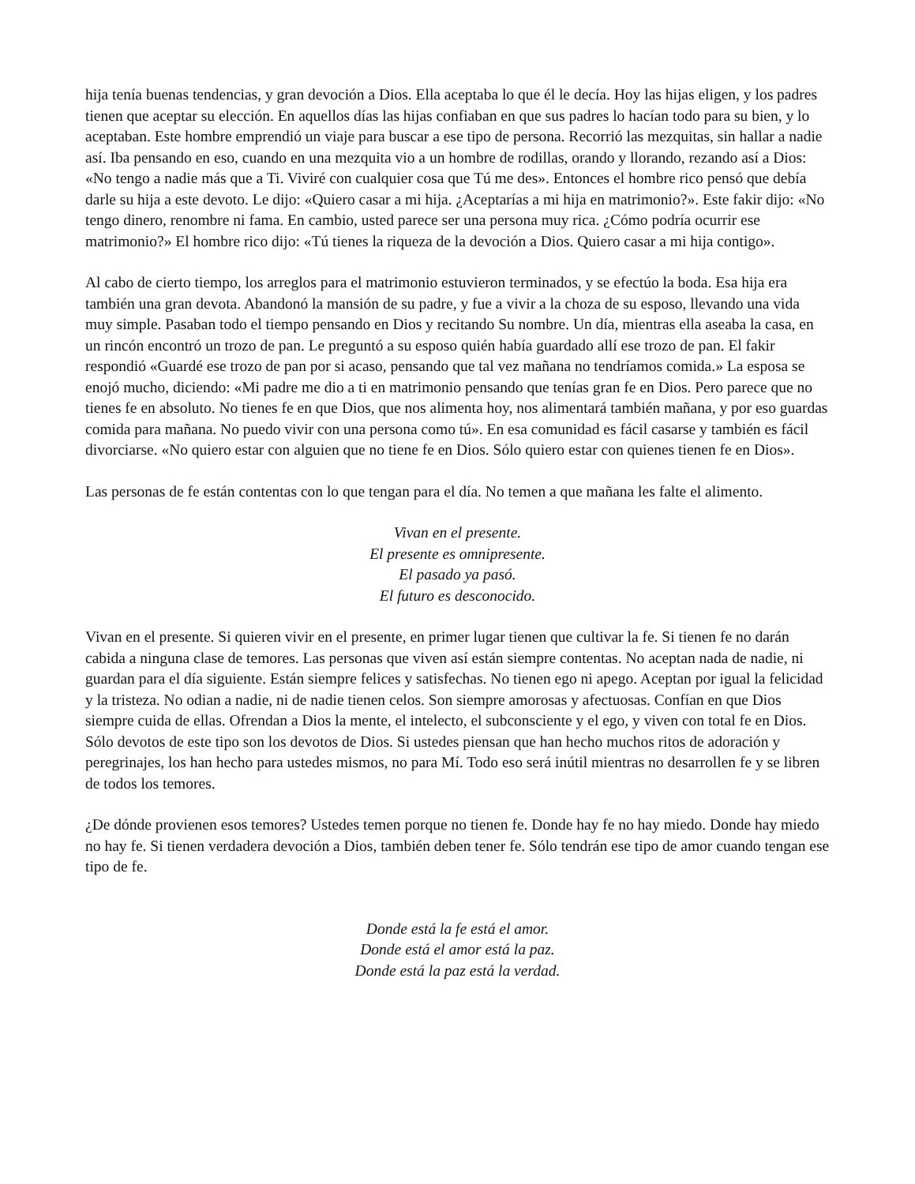hija tenía buenas tendencias, y gran devoción a Dios. Ella aceptaba lo que él le decía. Hoy las hijas eligen, y los padres tienen que aceptar su elección. En aquellos días las hijas confiaban en que sus padres lo hacían todo para su bien, y lo aceptaban. Este hombre emprendió un viaje para buscar a ese tipo de persona. Recorrió las mezquitas, sin hallar a nadie así. Iba pensando en eso, cuando en una mezquita vio a un hombre de rodillas, orando y llorando, rezando así a Dios: «No tengo a nadie más que a Ti. Viviré con cualquier cosa que Tú me des». Entonces el hombre rico pensó que debía darle su hija a este devoto. Le dijo: «Quiero casar a mi hija. ¿Aceptarías a mi hija en matrimonio?». Este fakir dijo: «No tengo dinero, renombre ni fama. En cambio, usted parece ser una persona muy rica. ¿Cómo podría ocurrir ese matrimonio?» El hombre rico dijo: «Tú tienes la riqueza de la devoción a Dios. Quiero casar a mi hija contigo».
Al cabo de cierto tiempo, los arreglos para el matrimonio estuvieron terminados, y se efectúo la boda. Esa hija era también una gran devota. Abandonó la mansión de su padre, y fue a vivir a la choza de su esposo, llevando una vida muy simple. Pasaban todo el tiempo pensando en Dios y recitando Su nombre. Un día, mientras ella aseaba la casa, en un rincón encontró un trozo de pan. Le preguntó a su esposo quién había guardado allí ese trozo de pan. El fakir respondió «Guardé ese trozo de pan por si acaso, pensando que tal vez mañana no tendríamos comida.» La esposa se enojó mucho, diciendo: «Mi padre me dio a ti en matrimonio pensando que tenías gran fe en Dios. Pero parece que no tienes fe en absoluto. No tienes fe en que Dios, que nos alimenta hoy, nos alimentará también mañana, y por eso guardas comida para mañana. No puedo vivir con una persona como tú». En esa comunidad es fácil casarse y también es fácil divorciarse. «No quiero estar con alguien que no tiene fe en Dios. Sólo quiero estar con quienes tienen fe en Dios».
Las personas de fe están contentas con lo que tengan para el día. No temen a que mañana les falte el alimento.
Vivan en el presente.
El presente es omnipresente.
El pasado ya pasó.
El futuro es desconocido.
Vivan en el presente. Si quieren vivir en el presente, en primer lugar tienen que cultivar la fe. Si tienen fe no darán cabida a ninguna clase de temores. Las personas que viven así están siempre contentas. No aceptan nada de nadie, ni guardan para el día siguiente. Están siempre felices y satisfechas. No tienen ego ni apego. Aceptan por igual la felicidad y la tristeza. No odian a nadie, ni de nadie tienen celos. Son siempre amorosas y afectuosas. Confían en que Dios siempre cuida de ellas. Ofrendan a Dios la mente, el intelecto, el subconsciente y el ego, y viven con total fe en Dios. Sólo devotos de este tipo son los devotos de Dios. Si ustedes piensan que han hecho muchos ritos de adoración y peregrinajes, los han hecho para ustedes mismos, no para Mí. Todo eso será inútil mientras no desarrollen fe y se libren de todos los temores.
¿De dónde provienen esos temores? Ustedes temen porque no tienen fe. Donde hay fe no hay miedo. Donde hay miedo no hay fe. Si tienen verdadera devoción a Dios, también deben tener fe. Sólo tendrán ese tipo de amor cuando tengan ese tipo de fe.
Donde está la fe está el amor.
Donde está el amor está la paz.
Donde está la paz está la verdad.